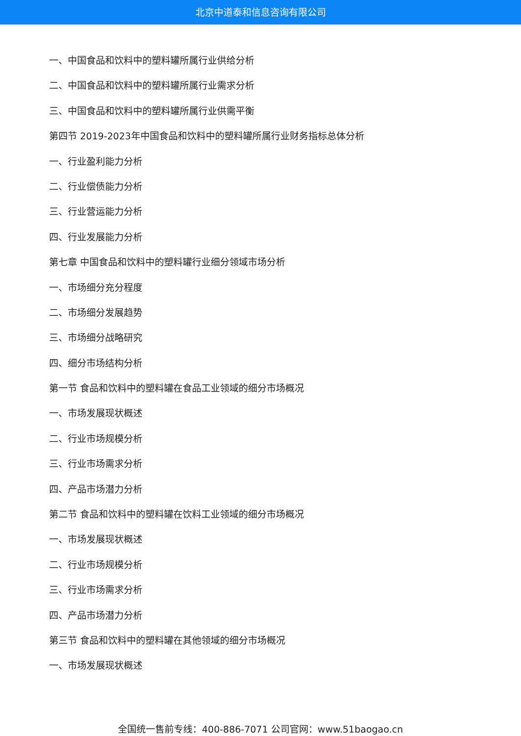北京中道泰和信息咨询有限公司
一、中国食品和饮料中的塑料罐所属行业供给分析
二、中国食品和饮料中的塑料罐所属行业需求分析
三、中国食品和饮料中的塑料罐所属行业供需平衡
第四节 2019-2023年中国食品和饮料中的塑料罐所属行业财务指标总体分析
一、行业盈利能力分析
二、行业偿债能力分析
三、行业营运能力分析
四、行业发展能力分析
第七章 中国食品和饮料中的塑料罐行业细分领域市场分析
一、市场细分充分程度
二、市场细分发展趋势
三、市场细分战略研究
四、细分市场结构分析
第一节 食品和饮料中的塑料罐在食品工业领域的细分市场概况
一、市场发展现状概述
二、行业市场规模分析
三、行业市场需求分析
四、产品市场潜力分析
第二节 食品和饮料中的塑料罐在饮料工业领域的细分市场概况
一、市场发展现状概述
二、行业市场规模分析
三、行业市场需求分析
四、产品市场潜力分析
第三节 食品和饮料中的塑料罐在其他领域的细分市场概况
一、市场发展现状概述
全国统一售前专线：400-886-7071 公司官网：www.51baogao.cn